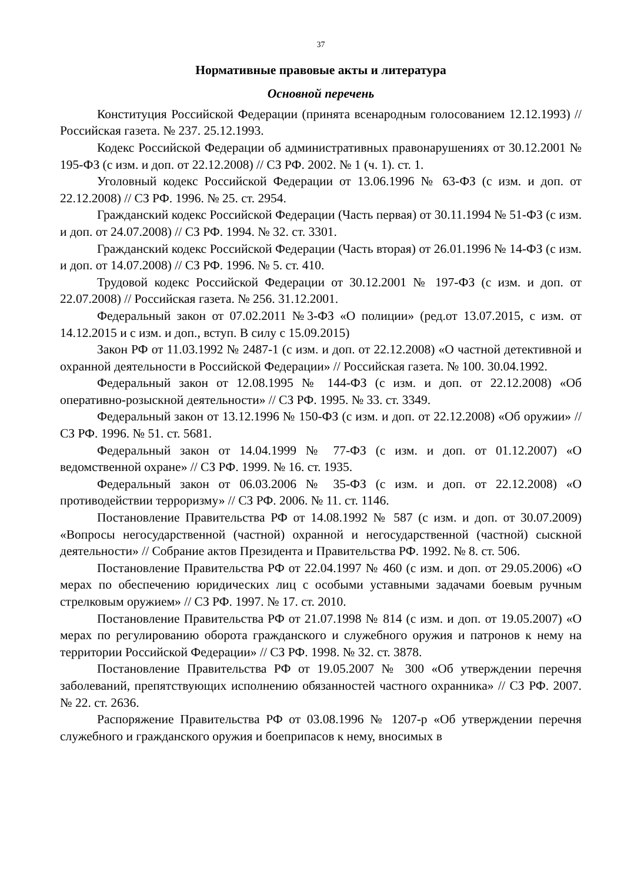37
Нормативные правовые акты и литература
Основной перечень
Конституция Российской Федерации (принята всенародным голосованием 12.12.1993) // Российская газета. № 237. 25.12.1993.
Кодекс Российской Федерации об административных правонарушениях от 30.12.2001 № 195-ФЗ (с изм. и доп. от 22.12.2008) // СЗ РФ. 2002. № 1 (ч. 1). ст. 1.
Уголовный кодекс Российской Федерации от 13.06.1996 № 63-ФЗ (с изм. и доп. от 22.12.2008) // СЗ РФ. 1996. № 25. ст. 2954.
Гражданский кодекс Российской Федерации (Часть первая) от 30.11.1994 № 51-ФЗ (с изм. и доп. от 24.07.2008) // СЗ РФ. 1994. № 32. ст. 3301.
Гражданский кодекс Российской Федерации (Часть вторая) от 26.01.1996 № 14-ФЗ (с изм. и доп. от 14.07.2008) // СЗ РФ. 1996. № 5. ст. 410.
Трудовой кодекс Российской Федерации от 30.12.2001 № 197-ФЗ (с изм. и доп. от 22.07.2008) // Российская газета. № 256. 31.12.2001.
Федеральный закон от 07.02.2011 №3-ФЗ «О полиции» (ред.от 13.07.2015, с изм. от 14.12.2015 и с изм. и доп., вступ. В силу с 15.09.2015)
Закон РФ от 11.03.1992 № 2487-1 (с изм. и доп. от 22.12.2008) «О частной детективной и охранной деятельности в Российской Федерации» // Российская газета. № 100. 30.04.1992.
Федеральный закон от 12.08.1995 № 144-ФЗ (с изм. и доп. от 22.12.2008) «Об оперативно-розыскной деятельности» // СЗ РФ. 1995. № 33. ст. 3349.
Федеральный закон от 13.12.1996 № 150-ФЗ (с изм. и доп. от 22.12.2008) «Об оружии» // СЗ РФ. 1996. № 51. ст. 5681.
Федеральный закон от 14.04.1999 № 77-ФЗ (с изм. и доп. от 01.12.2007) «О ведомственной охране» // СЗ РФ. 1999. № 16. ст. 1935.
Федеральный закон от 06.03.2006 № 35-ФЗ (с изм. и доп. от 22.12.2008) «О противодействии терроризму» // СЗ РФ. 2006. № 11. ст. 1146.
Постановление Правительства РФ от 14.08.1992 № 587 (с изм. и доп. от 30.07.2009) «Вопросы негосударственной (частной) охранной и негосударственной (частной) сыскной деятельности» // Собрание актов Президента и Правительства РФ. 1992. № 8. ст. 506.
Постановление Правительства РФ от 22.04.1997 № 460 (с изм. и доп. от 29.05.2006) «О мерах по обеспечению юридических лиц с особыми уставными задачами боевым ручным стрелковым оружием» // СЗ РФ. 1997. № 17. ст. 2010.
Постановление Правительства РФ от 21.07.1998 № 814 (с изм. и доп. от 19.05.2007) «О мерах по регулированию оборота гражданского и служебного оружия и патронов к нему на территории Российской Федерации» // СЗ РФ. 1998. № 32. ст. 3878.
Постановление Правительства РФ от 19.05.2007 № 300 «Об утверждении перечня заболеваний, препятствующих исполнению обязанностей частного охранника» // СЗ РФ. 2007. № 22. ст. 2636.
Распоряжение Правительства РФ от 03.08.1996 № 1207-р «Об утверждении перечня служебного и гражданского оружия и боеприпасов к нему, вносимых в